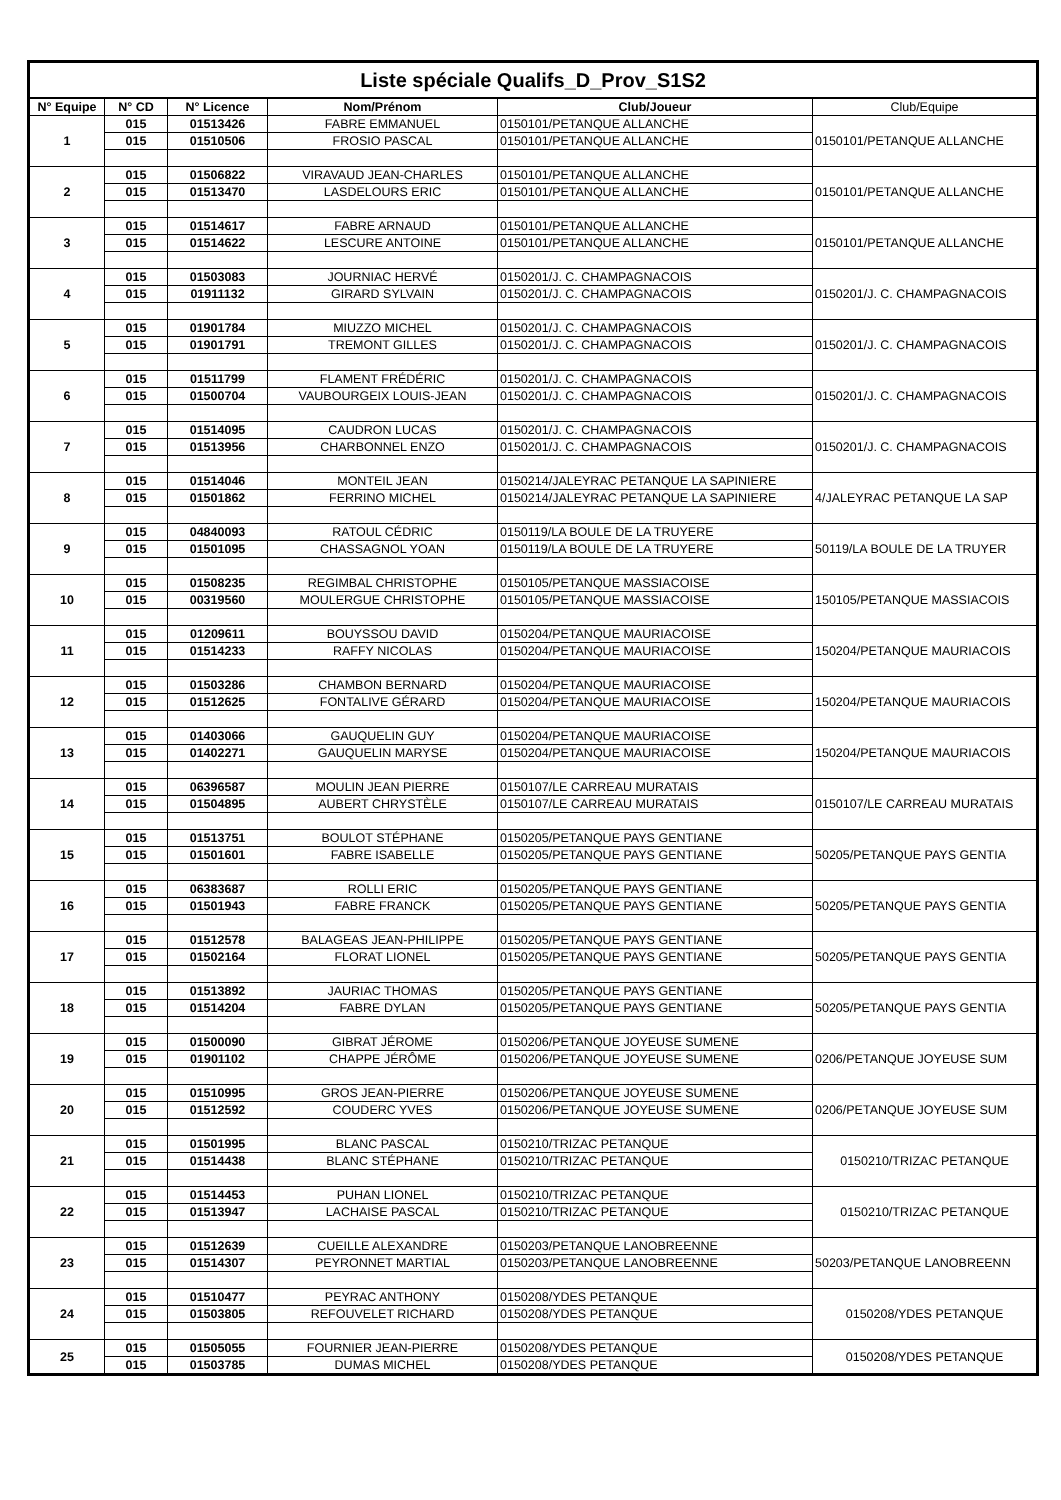| Liste spéciale Qualifs_D_Prov_S1S2 | | | | | |
| --- | --- | --- | --- | --- | --- |
| N° Equipe | N° CD | N° Licence | Nom/Prénom | Club/Joueur | Club/Equipe |
| 1 | 015 | 01513426 | FABRE EMMANUEL | 0150101/PETANQUE ALLANCHE | 0150101/PETANQUE ALLANCHE |
| | 015 | 01510506 | FROSIO PASCAL | 0150101/PETANQUE ALLANCHE | |
| 2 | 015 | 01506822 | VIRAVAUD JEAN-CHARLES | 0150101/PETANQUE ALLANCHE | 0150101/PETANQUE ALLANCHE |
| | 015 | 01513470 | LASDELOURS ERIC | 0150101/PETANQUE ALLANCHE | |
| 3 | 015 | 01514617 | FABRE ARNAUD | 0150101/PETANQUE ALLANCHE | 0150101/PETANQUE ALLANCHE |
| | 015 | 01514622 | LESCURE ANTOINE | 0150101/PETANQUE ALLANCHE | |
| 4 | 015 | 01503083 | JOURNIAC HERVÉ | 0150201/J. C. CHAMPAGNACOIS | 0150201/J. C. CHAMPAGNACOIS |
| | 015 | 01911132 | GIRARD SYLVAIN | 0150201/J. C. CHAMPAGNACOIS | |
| 5 | 015 | 01901784 | MIUZZO MICHEL | 0150201/J. C. CHAMPAGNACOIS | 0150201/J. C. CHAMPAGNACOIS |
| | 015 | 01901791 | TREMONT GILLES | 0150201/J. C. CHAMPAGNACOIS | |
| 6 | 015 | 01511799 | FLAMENT FRÉDÉRIC | 0150201/J. C. CHAMPAGNACOIS | 0150201/J. C. CHAMPAGNACOIS |
| | 015 | 01500704 | VAUBOURGEIX LOUIS-JEAN | 0150201/J. C. CHAMPAGNACOIS | |
| 7 | 015 | 01514095 | CAUDRON LUCAS | 0150201/J. C. CHAMPAGNACOIS | 0150201/J. C. CHAMPAGNACOIS |
| | 015 | 01513956 | CHARBONNEL ENZO | 0150201/J. C. CHAMPAGNACOIS | |
| 8 | 015 | 01514046 | MONTEIL JEAN | 0150214/JALEYRAC PETANQUE LA SAPINIERE | 4/JALEYRAC PETANQUE LA SAP |
| | 015 | 01501862 | FERRINO MICHEL | 0150214/JALEYRAC PETANQUE LA SAPINIERE | |
| 9 | 015 | 04840093 | RATOUL CÉDRIC | 0150119/LA BOULE DE LA TRUYERE | 50119/LA BOULE DE LA TRUYER |
| | 015 | 01501095 | CHASSAGNOL YOAN | 0150119/LA BOULE DE LA TRUYERE | |
| 10 | 015 | 01508235 | REGIMBAL CHRISTOPHE | 0150105/PETANQUE MASSIACOISE | 150105/PETANQUE MASSIACOIS |
| | 015 | 00319560 | MOULERGUE CHRISTOPHE | 0150105/PETANQUE MASSIACOISE | |
| 11 | 015 | 01209611 | BOUYSSOU DAVID | 0150204/PETANQUE MAURIACOISE | 150204/PETANQUE MAURIACOIS |
| | 015 | 01514233 | RAFFY NICOLAS | 0150204/PETANQUE MAURIACOISE | |
| 12 | 015 | 01503286 | CHAMBON BERNARD | 0150204/PETANQUE MAURIACOISE | 150204/PETANQUE MAURIACOIS |
| | 015 | 01512625 | FONTALIVE GÉRARD | 0150204/PETANQUE MAURIACOISE | |
| 13 | 015 | 01403066 | GAUQUELIN GUY | 0150204/PETANQUE MAURIACOISE | 150204/PETANQUE MAURIACOIS |
| | 015 | 01402271 | GAUQUELIN MARYSE | 0150204/PETANQUE MAURIACOISE | |
| 14 | 015 | 06396587 | MOULIN JEAN PIERRE | 0150107/LE CARREAU MURATAIS | 0150107/LE CARREAU MURATAIS |
| | 015 | 01504895 | AUBERT CHRYSTÈLE | 0150107/LE CARREAU MURATAIS | |
| 15 | 015 | 01513751 | BOULOT STÉPHANE | 0150205/PETANQUE PAYS GENTIANE | 50205/PETANQUE PAYS GENTIA |
| | 015 | 01501601 | FABRE ISABELLE | 0150205/PETANQUE PAYS GENTIANE | |
| 16 | 015 | 06383687 | ROLLI ERIC | 0150205/PETANQUE PAYS GENTIANE | 50205/PETANQUE PAYS GENTIA |
| | 015 | 01501943 | FABRE FRANCK | 0150205/PETANQUE PAYS GENTIANE | |
| 17 | 015 | 01512578 | BALAGEAS JEAN-PHILIPPE | 0150205/PETANQUE PAYS GENTIANE | 50205/PETANQUE PAYS GENTIA |
| | 015 | 01502164 | FLORAT LIONEL | 0150205/PETANQUE PAYS GENTIANE | |
| 18 | 015 | 01513892 | JAURIAC THOMAS | 0150205/PETANQUE PAYS GENTIANE | 50205/PETANQUE PAYS GENTIA |
| | 015 | 01514204 | FABRE DYLAN | 0150205/PETANQUE PAYS GENTIANE | |
| 19 | 015 | 01500090 | GIBRAT JÉROME | 0150206/PETANQUE JOYEUSE SUMENE | 0206/PETANQUE JOYEUSE SUM |
| | 015 | 01901102 | CHAPPE JÉRÔME | 0150206/PETANQUE JOYEUSE SUMENE | |
| 20 | 015 | 01510995 | GROS JEAN-PIERRE | 0150206/PETANQUE JOYEUSE SUMENE | 0206/PETANQUE JOYEUSE SUM |
| | 015 | 01512592 | COUDERC YVES | 0150206/PETANQUE JOYEUSE SUMENE | |
| 21 | 015 | 01501995 | BLANC PASCAL | 0150210/TRIZAC PETANQUE | 0150210/TRIZAC PETANQUE |
| | 015 | 01514438 | BLANC STÉPHANE | 0150210/TRIZAC PETANQUE | |
| 22 | 015 | 01514453 | PUHAN LIONEL | 0150210/TRIZAC PETANQUE | 0150210/TRIZAC PETANQUE |
| | 015 | 01513947 | LACHAISE PASCAL | 0150210/TRIZAC PETANQUE | |
| 23 | 015 | 01512639 | CUEILLE ALEXANDRE | 0150203/PETANQUE LANOBREENNE | 50203/PETANQUE LANOBREENN |
| | 015 | 01514307 | PEYRONNET MARTIAL | 0150203/PETANQUE LANOBREENNE | |
| 24 | 015 | 01510477 | PEYRAC ANTHONY | 0150208/YDES PETANQUE | 0150208/YDES PETANQUE |
| | 015 | 01503805 | REFOUVELET RICHARD | 0150208/YDES PETANQUE | |
| 25 | 015 | 01505055 | FOURNIER JEAN-PIERRE | 0150208/YDES PETANQUE | 0150208/YDES PETANQUE |
| | 015 | 01503785 | DUMAS MICHEL | 0150208/YDES PETANQUE | |